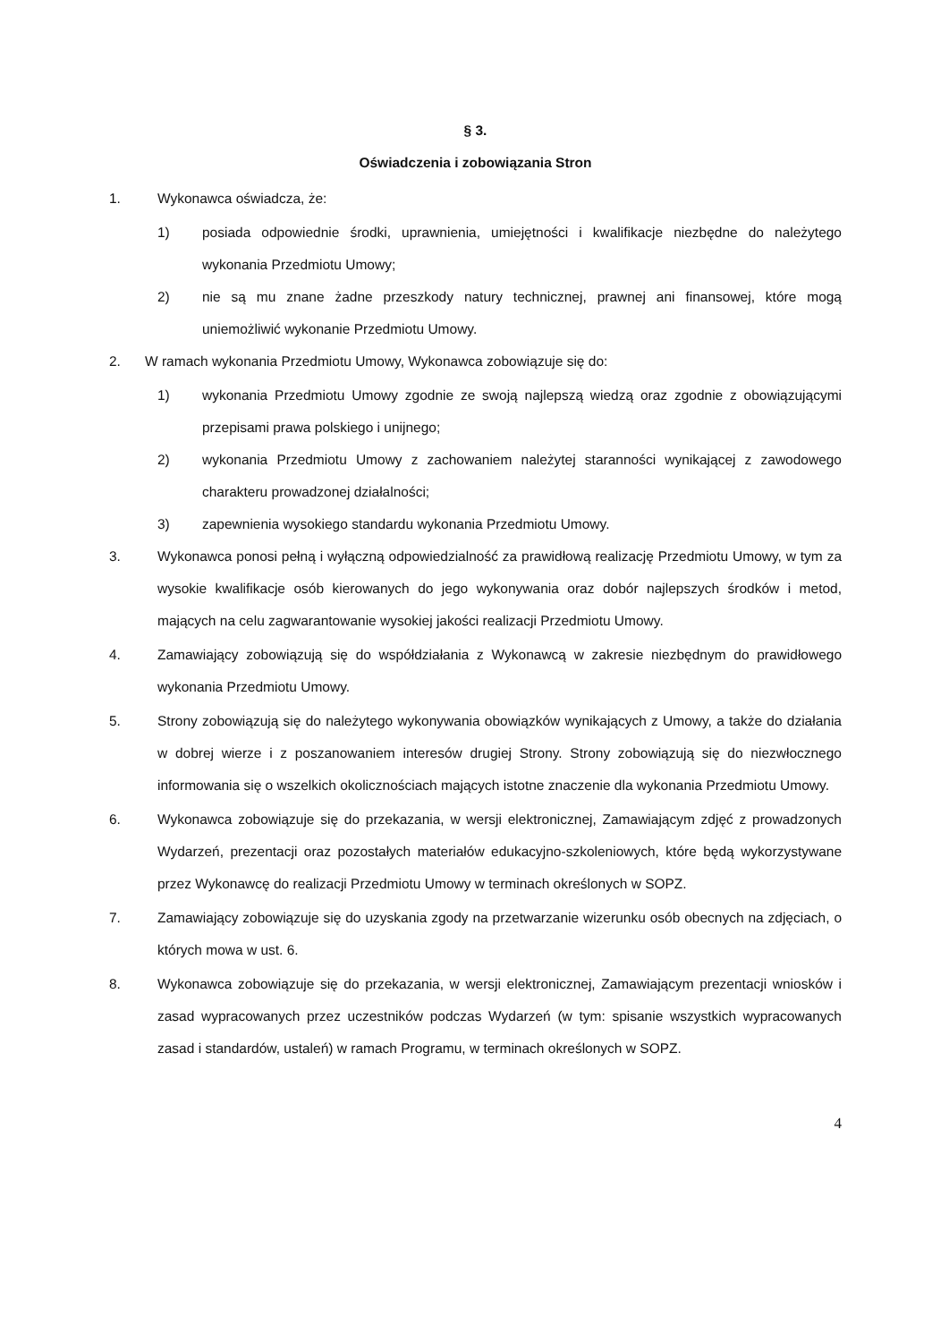§ 3.
Oświadczenia i zobowiązania Stron
1. Wykonawca oświadcza, że:
1) posiada odpowiednie środki, uprawnienia, umiejętności i kwalifikacje niezbędne do należytego wykonania Przedmiotu Umowy;
2) nie są mu znane żadne przeszkody natury technicznej, prawnej ani finansowej, które mogą uniemożliwić wykonanie Przedmiotu Umowy.
2. W ramach wykonania Przedmiotu Umowy, Wykonawca zobowiązuje się do:
1) wykonania Przedmiotu Umowy zgodnie ze swoją najlepszą wiedzą oraz zgodnie z obowiązującymi przepisami prawa polskiego i unijnego;
2) wykonania Przedmiotu Umowy z zachowaniem należytej staranności wynikającej z zawodowego charakteru prowadzonej działalności;
3) zapewnienia wysokiego standardu wykonania Przedmiotu Umowy.
3. Wykonawca ponosi pełną i wyłączną odpowiedzialność za prawidłową realizację Przedmiotu Umowy, w tym za wysokie kwalifikacje osób kierowanych do jego wykonywania oraz dobór najlepszych środków i metod, mających na celu zagwarantowanie wysokiej jakości realizacji Przedmiotu Umowy.
4. Zamawiający zobowiązują się do współdziałania z Wykonawcą w zakresie niezbędnym do prawidłowego wykonania Przedmiotu Umowy.
5. Strony zobowiązują się do należytego wykonywania obowiązków wynikających z Umowy, a także do działania w dobrej wierze i z poszanowaniem interesów drugiej Strony. Strony zobowiązują się do niezwłocznego informowania się o wszelkich okolicznościach mających istotne znaczenie dla wykonania Przedmiotu Umowy.
6. Wykonawca zobowiązuje się do przekazania, w wersji elektronicznej, Zamawiającym zdjęć z prowadzonych Wydarzeń, prezentacji oraz pozostałych materiałów edukacyjno-szkoleniowych, które będą wykorzystywane przez Wykonawcę do realizacji Przedmiotu Umowy w terminach określonych w SOPZ.
7. Zamawiający zobowiązuje się do uzyskania zgody na przetwarzanie wizerunku osób obecnych na zdjęciach, o których mowa w ust. 6.
8. Wykonawca zobowiązuje się do przekazania, w wersji elektronicznej, Zamawiającym prezentacji wniosków i zasad wypracowanych przez uczestników podczas Wydarzeń (w tym: spisanie wszystkich wypracowanych zasad i standardów, ustaleń) w ramach Programu, w terminach określonych w SOPZ.
4